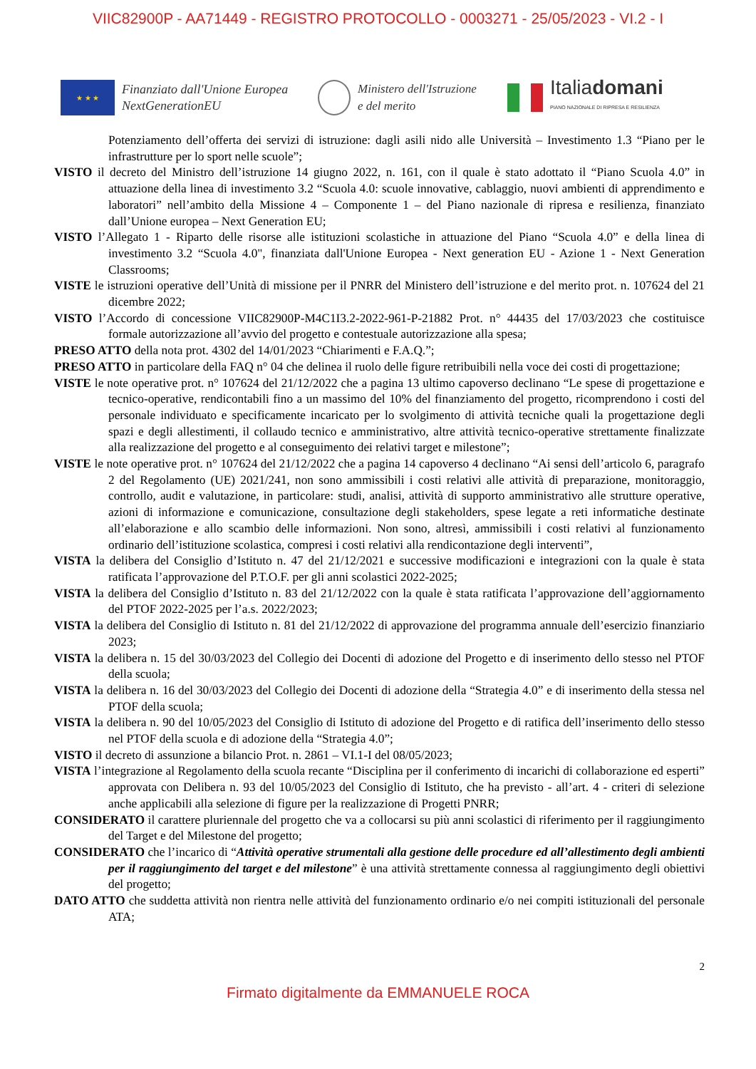VIIC82900P - AA71449 - REGISTRO PROTOCOLLO - 0003271 - 25/05/2023 - VI.2 - I
★ ★ ★
Finanziato dall'Unione Europea
NextGenerationEU
Ministero dell'Istruzione
e del merito
Italiadomani
PIANO NAZIONALE DI RIPRESA E RESILIENZA
Potenziamento dell’offerta dei servizi di istruzione: dagli asili nido alle Università – Investimento 1.3 “Piano per le infrastrutture per lo sport nelle scuole”;
VISTO il decreto del Ministro dell’istruzione 14 giugno 2022, n. 161, con il quale è stato adottato il “Piano Scuola 4.0” in attuazione della linea di investimento 3.2 “Scuola 4.0: scuole innovative, cablaggio, nuovi ambienti di apprendimento e laboratori” nell’ambito della Missione 4 – Componente 1 – del Piano nazionale di ripresa e resilienza, finanziato dall’Unione europea – Next Generation EU;
VISTO l’Allegato 1 - Riparto delle risorse alle istituzioni scolastiche in attuazione del Piano “Scuola 4.0” e della linea di investimento 3.2 “Scuola 4.0", finanziata dall'Unione Europea - Next generation EU - Azione 1 - Next Generation Classrooms;
VISTE le istruzioni operative dell’Unità di missione per il PNRR del Ministero dell’istruzione e del merito prot. n. 107624 del 21 dicembre 2022;
VISTO l’Accordo di concessione VIIC82900P-M4C1I3.2-2022-961-P-21882 Prot. n° 44435 del 17/03/2023 che costituisce formale autorizzazione all’avvio del progetto e contestuale autorizzazione alla spesa;
PRESO ATTO della nota prot. 4302 del 14/01/2023 “Chiarimenti e F.A.Q.”;
PRESO ATTO in particolare della FAQ n° 04 che delinea il ruolo delle figure retribuibili nella voce dei costi di progettazione;
VISTE le note operative prot. n° 107624 del 21/12/2022 che a pagina 13 ultimo capoverso declinano “Le spese di progettazione e tecnico-operative, rendicontabili fino a un massimo del 10% del finanziamento del progetto, ricomprendono i costi del personale individuato e specificamente incaricato per lo svolgimento di attività tecniche quali la progettazione degli spazi e degli allestimenti, il collaudo tecnico e amministrativo, altre attività tecnico-operative strettamente finalizzate alla realizzazione del progetto e al conseguimento dei relativi target e milestone”;
VISTE le note operative prot. n° 107624 del 21/12/2022 che a pagina 14 capoverso 4 declinano “Ai sensi dell’articolo 6, paragrafo 2 del Regolamento (UE) 2021/241, non sono ammissibili i costi relativi alle attività di preparazione, monitoraggio, controllo, audit e valutazione, in particolare: studi, analisi, attività di supporto amministrativo alle strutture operative, azioni di informazione e comunicazione, consultazione degli stakeholders, spese legate a reti informatiche destinate all’elaborazione e allo scambio delle informazioni. Non sono, altresì, ammissibili i costi relativi al funzionamento ordinario dell’istituzione scolastica, compresi i costi relativi alla rendicontazione degli interventi”,
VISTA la delibera del Consiglio d’Istituto n. 47 del 21/12/2021 e successive modificazioni e integrazioni con la quale è stata ratificata l’approvazione del P.T.O.F. per gli anni scolastici 2022-2025;
VISTA la delibera del Consiglio d’Istituto n. 83 del 21/12/2022 con la quale è stata ratificata l’approvazione dell’aggiornamento del PTOF 2022-2025 per l’a.s. 2022/2023;
VISTA la delibera del Consiglio di Istituto n. 81 del 21/12/2022 di approvazione del programma annuale dell’esercizio finanziario 2023;
VISTA la delibera n. 15 del 30/03/2023 del Collegio dei Docenti di adozione del Progetto e di inserimento dello stesso nel PTOF della scuola;
VISTA la delibera n. 16 del 30/03/2023 del Collegio dei Docenti di adozione della “Strategia 4.0” e di inserimento della stessa nel PTOF della scuola;
VISTA la delibera n. 90 del 10/05/2023 del Consiglio di Istituto di adozione del Progetto e di ratifica dell’inserimento dello stesso nel PTOF della scuola e di adozione della “Strategia 4.0”;
VISTO il decreto di assunzione a bilancio Prot. n. 2861 – VI.1-I del 08/05/2023;
VISTA l’integrazione al Regolamento della scuola recante “Disciplina per il conferimento di incarichi di collaborazione ed esperti” approvata con Delibera n. 93 del 10/05/2023 del Consiglio di Istituto, che ha previsto - all’art. 4 - criteri di selezione anche applicabili alla selezione di figure per la realizzazione di Progetti PNRR;
CONSIDERATO il carattere pluriennale del progetto che va a collocarsi su più anni scolastici di riferimento per il raggiungimento del Target e del Milestone del progetto;
CONSIDERATO che l’incarico di “Attività operative strumentali alla gestione delle procedure ed all’allestimento degli ambienti per il raggiungimento del target e del milestone” è una attività strettamente connessa al raggiungimento degli obiettivi del progetto;
DATO ATTO che suddetta attività non rientra nelle attività del funzionamento ordinario e/o nei compiti istituzionali del personale ATA;
2
Firmato digitalmente da EMMANUELE ROCA